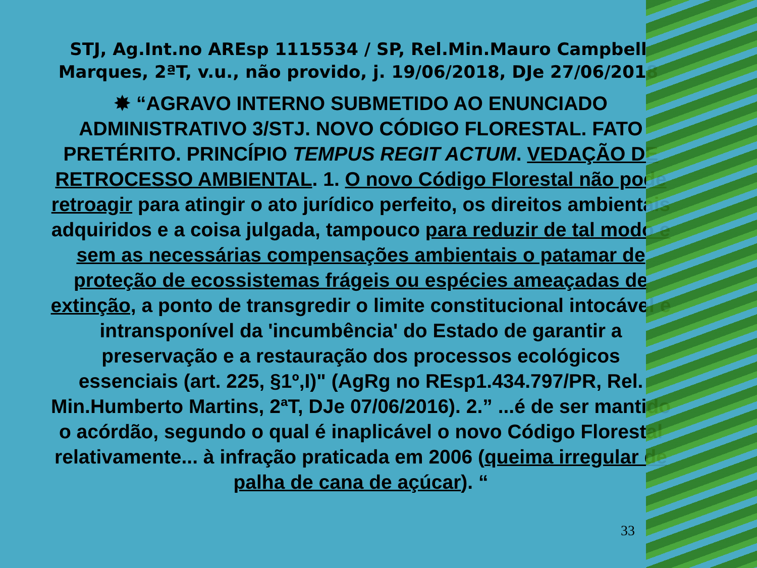STJ, Ag.Int.no AREsp 1115534 / SP, Rel.Min.Mauro Campbell Marques, 2ªT, v.u., não provido, j. 19/06/2018, DJe 27/06/2018
✸ “AGRAVO INTERNO SUBMETIDO AO ENUNCIADO ADMINISTRATIVO 3/STJ. NOVO CÓDIGO FLORESTAL. FATO PRETÉRITO. PRINCÍPIO TEMPUS REGIT ACTUM. VEDAÇÃO DE RETROCESSO AMBIENTAL. 1. O novo Código Florestal não pode retroagir para atingir o ato jurídico perfeito, os direitos ambientais adquiridos e a coisa julgada, tampouco para reduzir de tal modo e sem as necessárias compensações ambientais o patamar de proteção de ecossistemas frágeis ou espécies ameaçadas de extinção, a ponto de transgredir o limite constitucional intocável e intransponível da 'incumbência' do Estado de garantir a preservação e a restauração dos processos ecológicos essenciais (art. 225, §1º,I)" (AgRg no REsp1.434.797/PR, Rel. Min.Humberto Martins, 2ªT, DJe 07/06/2016). 2.” ...é de ser mantido o acórdão, segundo o qual é inaplicável o novo Código Florestal relativamente... à infração praticada em 2006 (queima irregular de palha de cana de açúcar). “
33